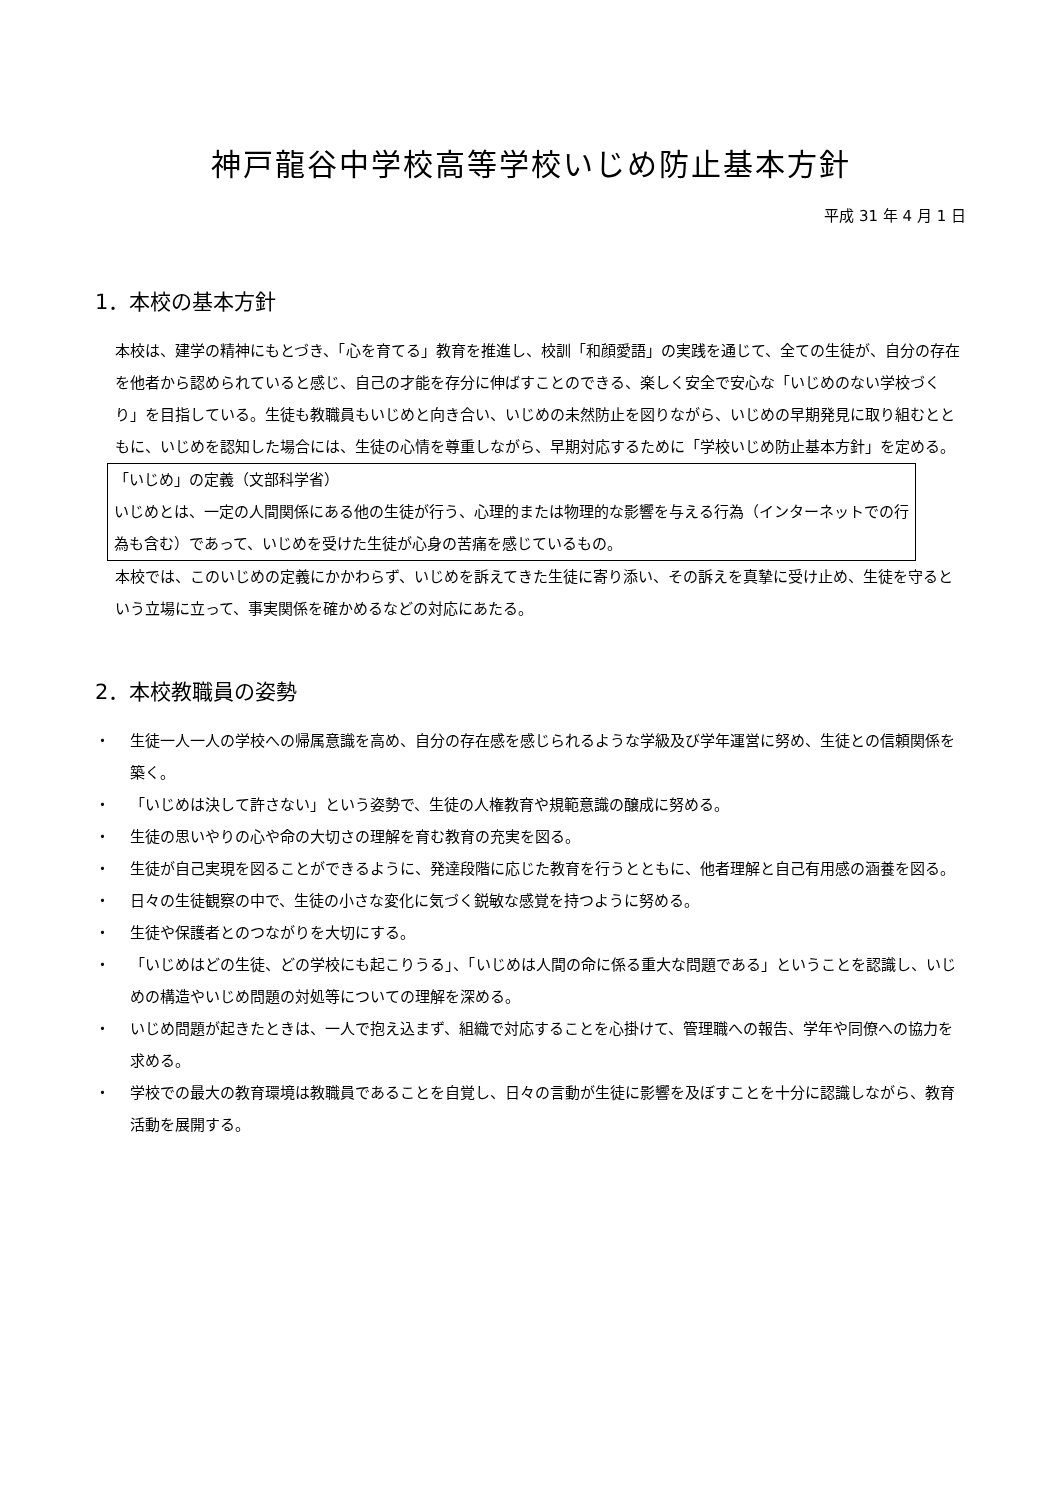神戸龍谷中学校高等学校いじめ防止基本方針
平成 31 年 4 月 1 日
1．本校の基本方針
本校は、建学の精神にもとづき、「心を育てる」教育を推進し、校訓「和顔愛語」の実践を通じて、全ての生徒が、自分の存在を他者から認められていると感じ、自己の才能を存分に伸ばすことのできる、楽しく安全で安心な「いじめのない学校づくり」を目指している。生徒も教職員もいじめと向き合い、いじめの未然防止を図りながら、いじめの早期発見に取り組むとともに、いじめを認知した場合には、生徒の心情を尊重しながら、早期対応するために「学校いじめ防止基本方針」を定める。
「いじめ」の定義（文部科学省）
いじめとは、一定の人間関係にある他の生徒が行う、心理的または物理的な影響を与える行為（インターネットでの行為も含む）であって、いじめを受けた生徒が心身の苦痛を感じているもの。
本校では、このいじめの定義にかかわらず、いじめを訴えてきた生徒に寄り添い、その訴えを真摯に受け止め、生徒を守るという立場に立って、事実関係を確かめるなどの対応にあたる。
2．本校教職員の姿勢
・ 生徒一人一人の学校への帰属意識を高め、自分の存在感を感じられるような学級及び学年運営に努め、生徒との信頼関係を築く。
・ 「いじめは決して許さない」という姿勢で、生徒の人権教育や規範意識の醸成に努める。
・ 生徒の思いやりの心や命の大切さの理解を育む教育の充実を図る。
・ 生徒が自己実現を図ることができるように、発達段階に応じた教育を行うとともに、他者理解と自己有用感の涵養を図る。
・ 日々の生徒観察の中で、生徒の小さな変化に気づく鋭敏な感覚を持つように努める。
・ 生徒や保護者とのつながりを大切にする。
・ 「いじめはどの生徒、どの学校にも起こりうる」、「いじめは人間の命に係る重大な問題である」ということを認識し、いじめの構造やいじめ問題の対処等についての理解を深める。
・ いじめ問題が起きたときは、一人で抱え込まず、組織で対応することを心掛けて、管理職への報告、学年や同僚への協力を求める。
・ 学校での最大の教育環境は教職員であることを自覚し、日々の言動が生徒に影響を及ぼすことを十分に認識しながら、教育活動を展開する。